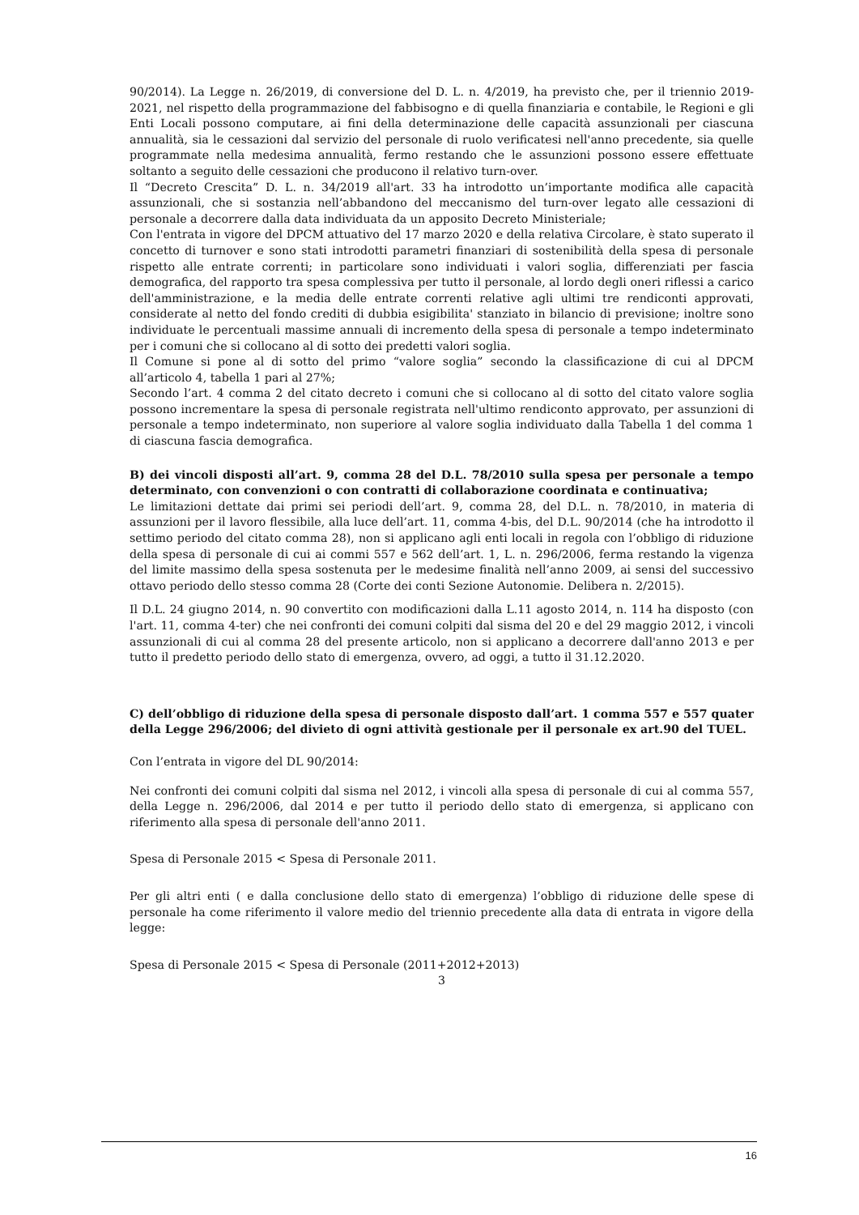90/2014). La Legge n. 26/2019, di conversione del D. L. n. 4/2019, ha previsto che, per il triennio 2019-2021, nel rispetto della programmazione del fabbisogno e di quella finanziaria e contabile, le Regioni e gli Enti Locali possono computare, ai fini della determinazione delle capacità assunzionali per ciascuna annualità, sia le cessazioni dal servizio del personale di ruolo verificatesi nell'anno precedente, sia quelle programmate nella medesima annualità, fermo restando che le assunzioni possono essere effettuate soltanto a seguito delle cessazioni che producono il relativo turn-over.
Il “Decreto Crescita” D. L. n. 34/2019 all'art. 33 ha introdotto un’importante modifica alle capacità assunzionali, che si sostanzia nell’abbandono del meccanismo del turn-over legato alle cessazioni di personale a decorrere dalla data individuata da un apposito Decreto Ministeriale;
Con l'entrata in vigore del DPCM attuativo del 17 marzo 2020 e della relativa Circolare, è stato superato il concetto di turnover e sono stati introdotti parametri finanziari di sostenibilità della spesa di personale rispetto alle entrate correnti; in particolare sono individuati i valori soglia, differenziati per fascia demografica, del rapporto tra spesa complessiva per tutto il personale, al lordo degli oneri riflessi a carico dell'amministrazione, e la media delle entrate correnti relative agli ultimi tre rendiconti approvati, considerate al netto del fondo crediti di dubbia esigibilita' stanziato in bilancio di previsione; inoltre sono individuate le percentuali massime annuali di incremento della spesa di personale a tempo indeterminato per i comuni che si collocano al di sotto dei predetti valori soglia.
Il Comune si pone al di sotto del primo “valore soglia” secondo la classificazione di cui al DPCM all’articolo 4, tabella 1 pari al 27%;
Secondo l’art. 4 comma 2 del citato decreto i comuni che si collocano al di sotto del citato valore soglia possono incrementare la spesa di personale registrata nell'ultimo rendiconto approvato, per assunzioni di personale a tempo indeterminato, non superiore al valore soglia individuato dalla Tabella 1 del comma 1 di ciascuna fascia demografica.
B) dei vincoli disposti all’art. 9, comma 28 del D.L. 78/2010 sulla spesa per personale a tempo determinato, con convenzioni o con contratti di collaborazione coordinata e continuativa;
Le limitazioni dettate dai primi sei periodi dell’art. 9, comma 28, del D.L. n. 78/2010, in materia di assunzioni per il lavoro flessibile, alla luce dell’art. 11, comma 4-bis, del D.L. 90/2014 (che ha introdotto il settimo periodo del citato comma 28), non si applicano agli enti locali in regola con l’obbligo di riduzione della spesa di personale di cui ai commi 557 e 562 dell’art. 1, L. n. 296/2006, ferma restando la vigenza del limite massimo della spesa sostenuta per le medesime finalità nell’anno 2009, ai sensi del successivo ottavo periodo dello stesso comma 28 (Corte dei conti Sezione Autonomie. Delibera n. 2/2015).
Il D.L. 24 giugno 2014, n. 90 convertito con modificazioni dalla L.11 agosto 2014, n. 114 ha disposto (con l'art. 11, comma 4-ter) che nei confronti dei comuni colpiti dal sisma del 20 e del 29 maggio 2012, i vincoli assunzionali di cui al comma 28 del presente articolo, non si applicano a decorrere dall'anno 2013 e per tutto il predetto periodo dello stato di emergenza, ovvero, ad oggi, a tutto il 31.12.2020.
C) dell’obbligo di riduzione della spesa di personale disposto dall’art. 1 comma 557 e 557 quater della Legge 296/2006; del divieto di ogni attività gestionale per il personale ex art.90 del TUEL.
Con l’entrata in vigore del DL 90/2014:
Nei confronti dei comuni colpiti dal sisma nel 2012, i vincoli alla spesa di personale di cui al comma 557, della Legge n. 296/2006, dal 2014 e per tutto il periodo dello stato di emergenza, si applicano con riferimento alla spesa di personale dell'anno 2011.
Spesa di Personale 2015 < Spesa di Personale 2011.
Per gli altri enti ( e dalla conclusione dello stato di emergenza) l’obbligo di riduzione delle spese di personale ha come riferimento il valore medio del triennio precedente alla data di entrata in vigore della legge:
Spesa di Personale 2015 < Spesa di Personale (2011+2012+2013)
3
16